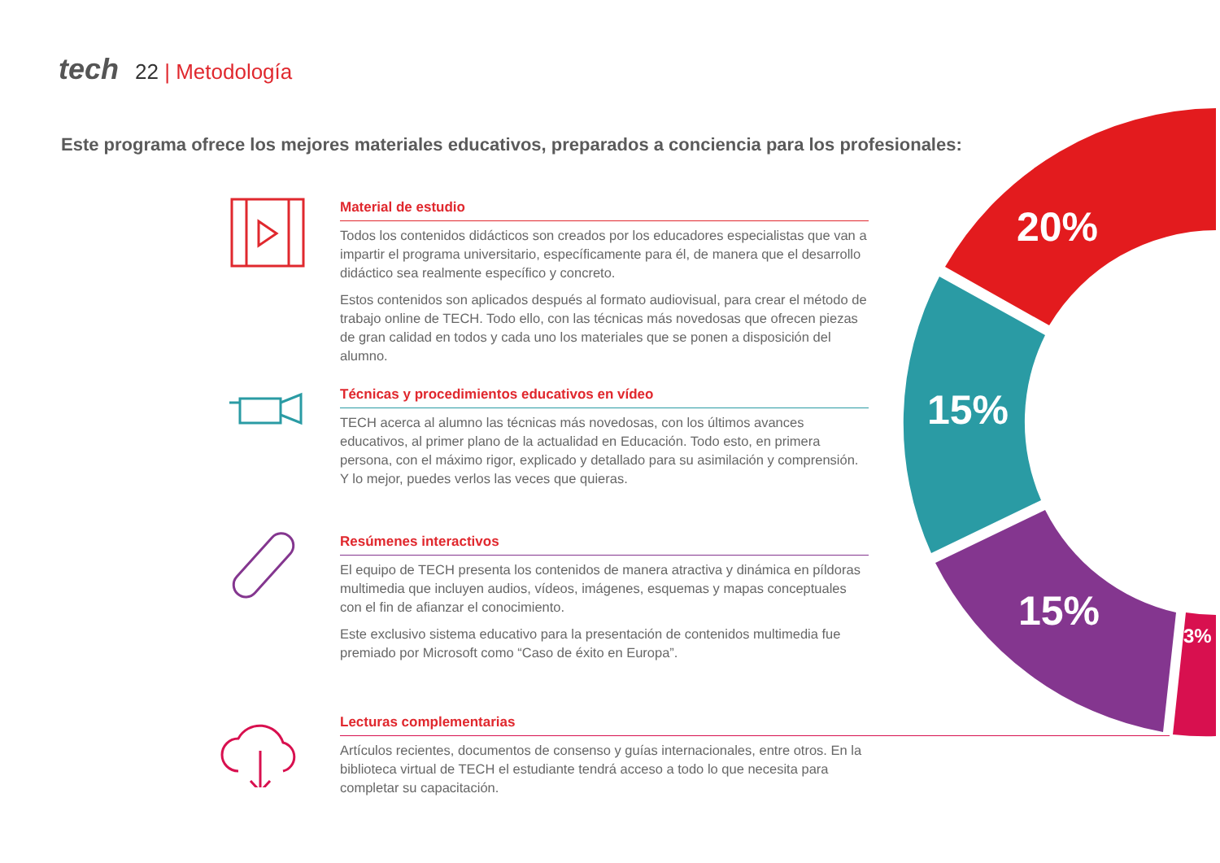tech 22 | Metodología
Este programa ofrece los mejores materiales educativos, preparados a conciencia para los profesionales:
Material de estudio
Todos los contenidos didácticos son creados por los educadores especialistas que van a impartir el programa universitario, específicamente para él, de manera que el desarrollo didáctico sea realmente específico y concreto.
Estos contenidos son aplicados después al formato audiovisual, para crear el método de trabajo online de TECH. Todo ello, con las técnicas más novedosas que ofrecen piezas de gran calidad en todos y cada uno los materiales que se ponen a disposición del alumno.
Técnicas y procedimientos educativos en vídeo
TECH acerca al alumno las técnicas más novedosas, con los últimos avances educativos, al primer plano de la actualidad en Educación. Todo esto, en primera persona, con el máximo rigor, explicado y detallado para su asimilación y comprensión. Y lo mejor, puedes verlos las veces que quieras.
Resúmenes interactivos
El equipo de TECH presenta los contenidos de manera atractiva y dinámica en píldoras multimedia que incluyen audios, vídeos, imágenes, esquemas y mapas conceptuales con el fin de afianzar el conocimiento.
Este exclusivo sistema educativo para la presentación de contenidos multimedia fue premiado por Microsoft como “Caso de éxito en Europa”.
Lecturas complementarias
Artículos recientes, documentos de consenso y guías internacionales, entre otros. En la biblioteca virtual de TECH el estudiante tendrá acceso a todo lo que necesita para completar su capacitación.
20%
15%
15%
3%